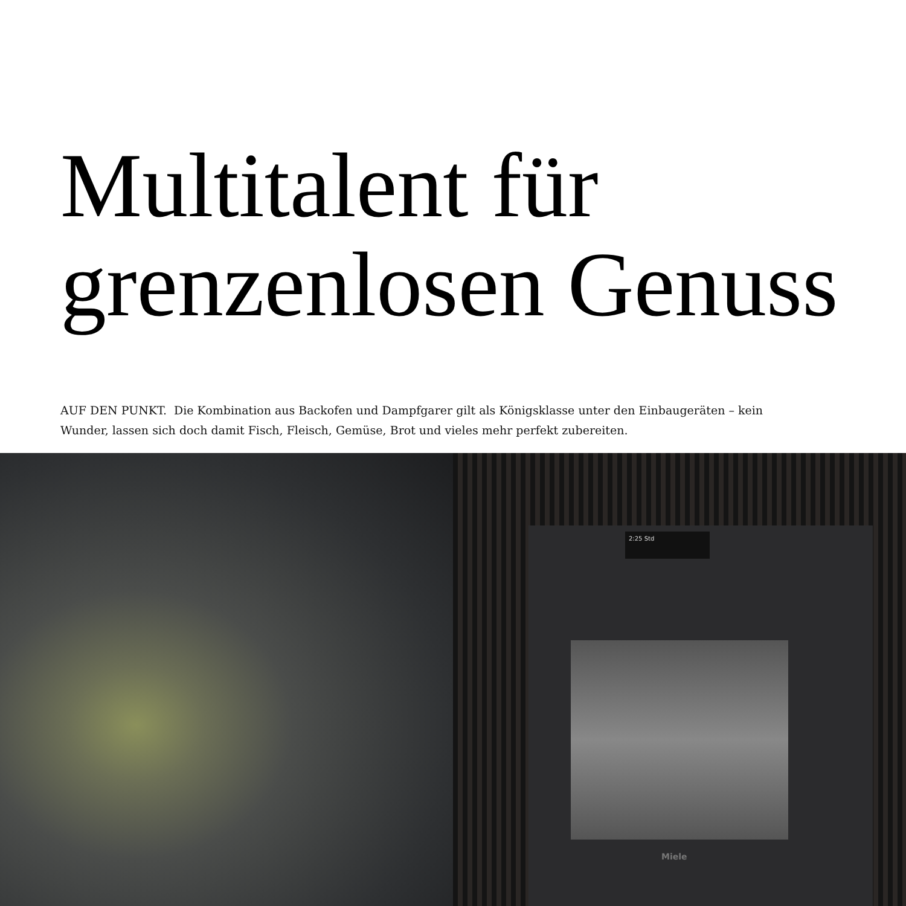Multitalent für
grenzenlosen Genuss
AUF DEN PUNKT. Die Kombination aus Backofen und Dampfgarer gilt als Königsklasse unter den Einbaugeräten – kein Wunder, lassen sich doch damit Fisch, Fleisch, Gemüse, Brot und vieles mehr perfekt zubereiten.
2:25 Std
Miele